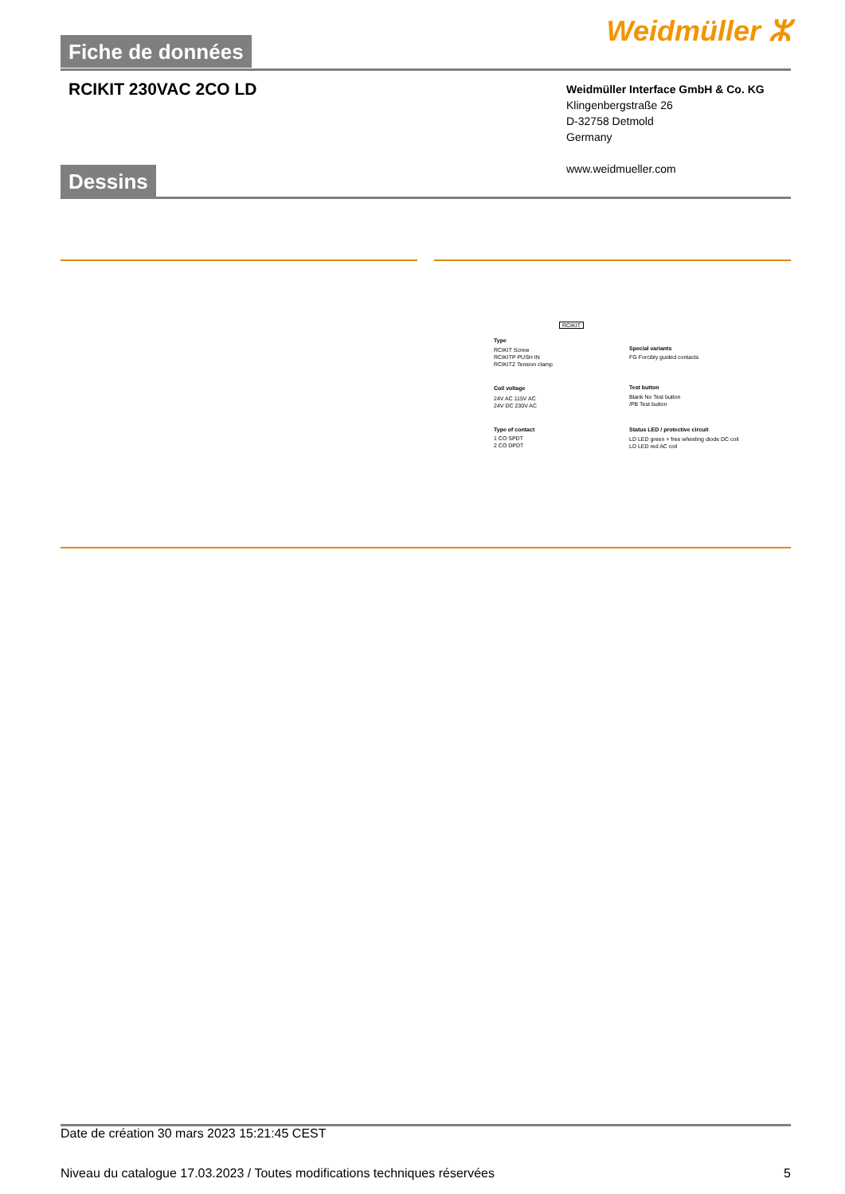Fiche de données Weidmüller ⵣ
RCIKIT 230VAC 2CO LD
Weidmüller Interface GmbH & Co. KG
Klingenbergstraße 26
D-32758 Detmold
Germany
www.weidmueller.com
Dessins
RCIKIT
Type
RCIKIT Screw
RCIKITP PUSH IN
RCIKITZ Tension clamp
Coil voltage
24V AC 115V AC
24V DC 230V AC
Type of contact
1 CO SPDT
2 CO DPDT
Special variants
FG Forcibly guided contacts
Test button
Blank No Test button
/PB Test button
Status LED / protective circuit
LD LED green + free wheeling diode DC coil
LD LED red AC coil
Date de création 30 mars 2023 15:21:45 CEST
Niveau du catalogue 17.03.2023 / Toutes modifications techniques réservées 5